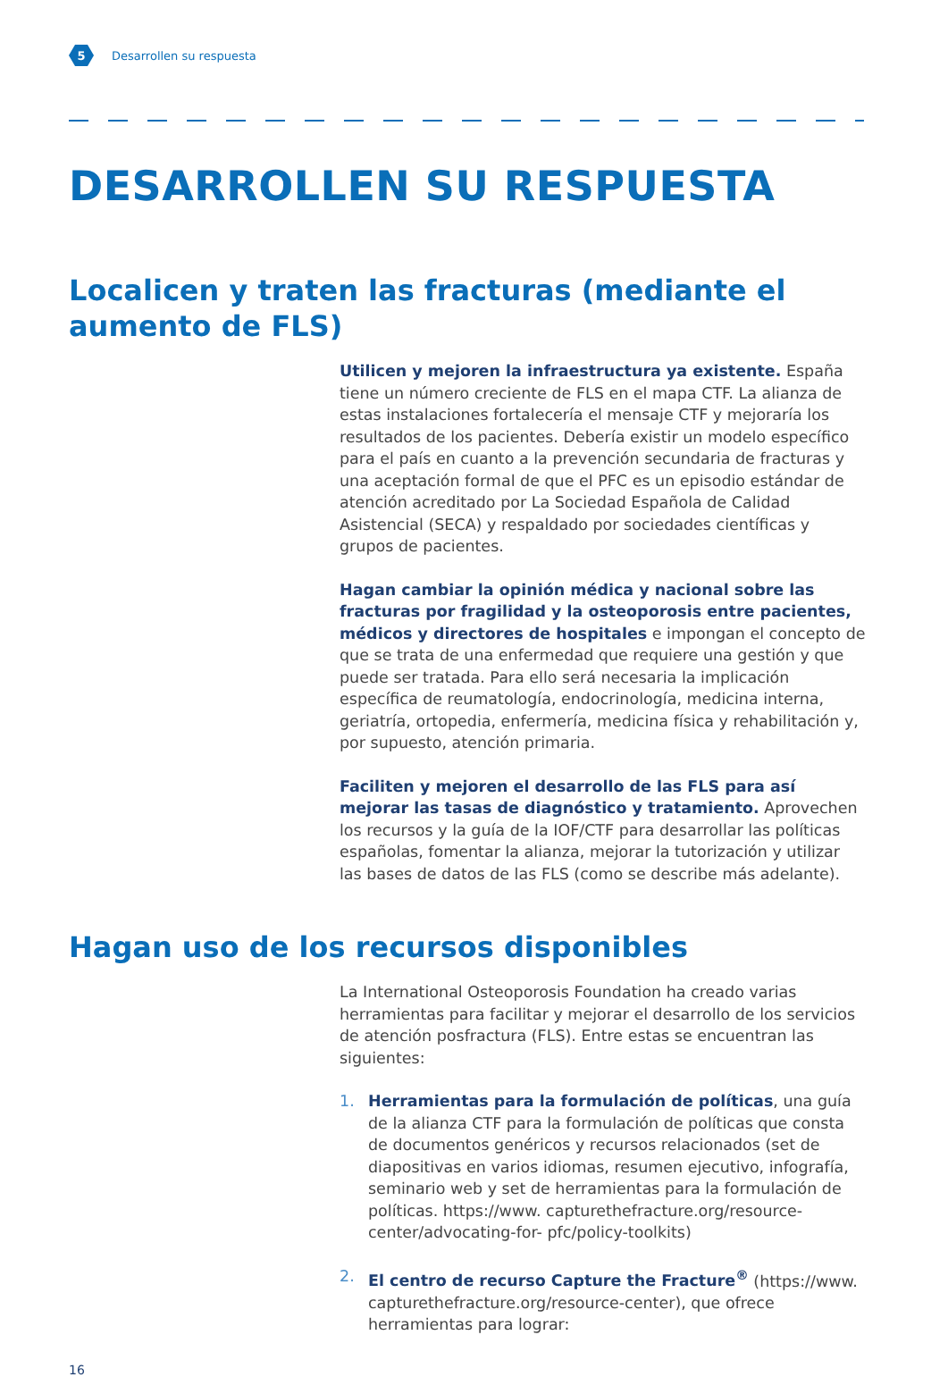5
Desarrollen su respuesta
DESARROLLEN SU RESPUESTA
Localicen y traten las fracturas (mediante el aumento de FLS)
Utilicen y mejoren la infraestructura ya existente. España tiene un número creciente de FLS en el mapa CTF. La alianza de estas instalaciones fortalecería el mensaje CTF y mejoraría los resultados de los pacientes. Debería existir un modelo específico para el país en cuanto a la prevención secundaria de fracturas y una aceptación formal de que el PFC es un episodio estándar de atención acreditado por La Sociedad Española de Calidad Asistencial (SECA) y respaldado por sociedades científicas y grupos de pacientes.
Hagan cambiar la opinión médica y nacional sobre las fracturas por fragilidad y la osteoporosis entre pacientes, médicos y directores de hospitales e impongan el concepto de que se trata de una enfermedad que requiere una gestión y que puede ser tratada. Para ello será necesaria la implicación específica de reumatología, endocrinología, medicina interna, geriatría, ortopedia, enfermería, medicina física y rehabilitación y, por supuesto, atención primaria.
Faciliten y mejoren el desarrollo de las FLS para así mejorar las tasas de diagnóstico y tratamiento. Aprovechen los recursos y la guía de la IOF/CTF para desarrollar las políticas españolas, fomentar la alianza, mejorar la tutorización y utilizar las bases de datos de las FLS (como se describe más adelante).
Hagan uso de los recursos disponibles
La International Osteoporosis Foundation ha creado varias herramientas para facilitar y mejorar el desarrollo de los servicios de atención posfractura (FLS). Entre estas se encuentran las siguientes:
1. Herramientas para la formulación de políticas, una guía de la alianza CTF para la formulación de políticas que consta de documentos genéricos y recursos relacionados (set de diapositivas en varios idiomas, resumen ejecutivo, infografía, seminario web y set de herramientas para la formulación de políticas. https://www. capturethefracture.org/resource-center/advocating-for- pfc/policy-toolkits)
2. El centro de recurso Capture the Fracture<sup>®</sup> (https://www. capturethefracture.org/resource-center), que ofrece herramientas para lograr:
16